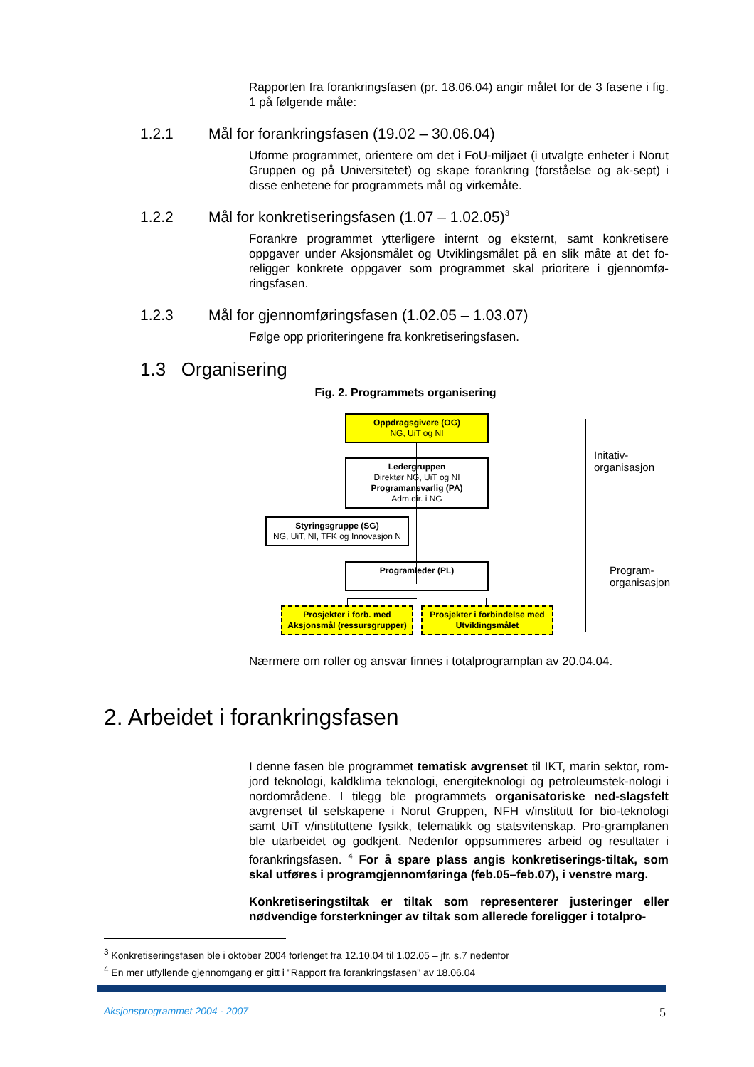Rapporten fra forankringsfasen (pr. 18.06.04) angir målet for de 3 fasene i fig. 1 på følgende måte:
1.2.1 Mål for forankringsfasen (19.02 – 30.06.04)
Uforme programmet, orientere om det i FoU-miljøet (i utvalgte enheter i Norut Gruppen og på Universitetet) og skape forankring (forståelse og ak-sept) i disse enhetene for programmets mål og virkemåte.
1.2.2 Mål for konkretiseringsfasen (1.07 – 1.02.05) <sup>3</sup>
Forankre programmet ytterligere internt og eksternt, samt konkretisere oppgaver under Aksjonsmålet og Utviklingsmålet på en slik måte at det fo-religger konkrete oppgaver som programmet skal prioritere i gjennomfø-ringsfasen.
1.2.3 Mål for gjennomføringsfasen (1.02.05 – 1.03.07)
Følge opp prioriteringene fra konkretiseringsfasen.
1.3 Organisering
Fig. 2. Programmets organisering
Oppdragsgivere (OG)
NG, UiT og NI
Ledergruppen
Direktør NG, UiT og NI
Programansvarlig (PA)
Adm.dir. i NG
Styringsgruppe (SG)
NG, UiT, NI, TFK og Innovasjon N
Programleder (PL)
Prosjekter i forb. med Aksjonsmål (ressursgrupper)
Prosjekter i forbindelse med Utviklingsmålet
Initativ-
organisasjon
Program-
organisasjon
Nærmere om roller og ansvar finnes i totalprogramplan av 20.04.04.
2. Arbeidet i forankringsfasen
I denne fasen ble programmet tematisk avgrenset til IKT, marin sektor, rom-jord teknologi, kaldklima teknologi, energiteknologi og petroleumstek-nologi i nordområdene. I tilegg ble programmets organisatoriske ned-slagsfelt avgrenset til selskapene i Norut Gruppen, NFH v/institutt for bio-teknologi samt UiT v/instituttene fysikk, telematikk og statsvitenskap. Pro-gramplanen ble utarbeidet og godkjent. Nedenfor oppsummeres arbeid og resultater i forankringsfasen. <sup>4</sup> For å spare plass angis konkretiserings-tiltak, som skal utføres i programgjennomføringa (feb.05–feb.07), i venstre marg.
Konkretiseringstiltak er tiltak som representerer justeringer eller nødvendige forsterkninger av tiltak som allerede foreligger i totalpro-
<sup>3</sup> Konkretiseringsfasen ble i oktober 2004 forlenget fra 12.10.04 til 1.02.05 – jfr. s.7 nedenfor
<sup>4</sup> En mer utfyllende gjennomgang er gitt i "Rapport fra forankringsfasen" av 18.06.04
Aksjonsprogrammet 2004 - 2007 5